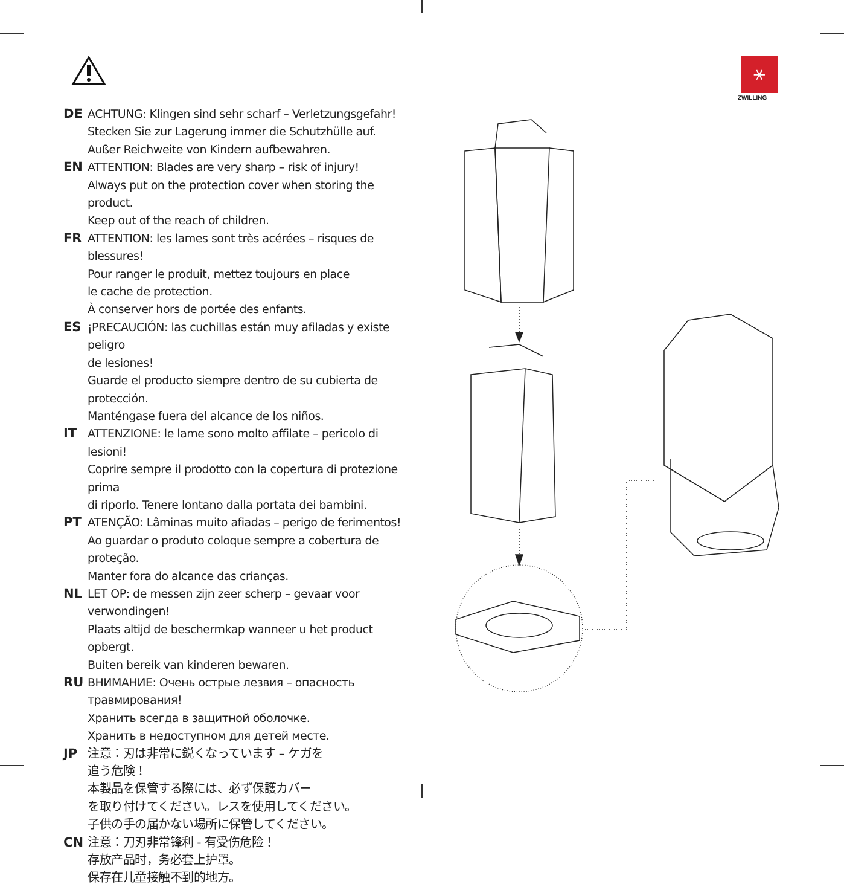⚹
ZWILLING
DE ACHTUNG: Klingen sind sehr scharf – Verletzungsgefahr!
Stecken Sie zur Lagerung immer die Schutzhülle auf.
Außer Reichweite von Kindern aufbewahren.
EN ATTENTION: Blades are very sharp – risk of injury!
Always put on the protection cover when storing the product.
Keep out of the reach of children.
FR ATTENTION: les lames sont très acérées – risques de blessures!
Pour ranger le produit, mettez toujours en place
le cache de protection.
À conserver hors de portée des enfants.
ES ¡PRECAUCIÓN: las cuchillas están muy afiladas y existe peligro
de lesiones!
Guarde el producto siempre dentro de su cubierta de protección.
Manténgase fuera del alcance de los niños.
IT ATTENZIONE: le lame sono molto affilate – pericolo di lesioni!
Coprire sempre il prodotto con la copertura di protezione prima
di riporlo. Tenere lontano dalla portata dei bambini.
PT ATENÇÃO: Lâminas muito afiadas – perigo de ferimentos!
Ao guardar o produto coloque sempre a cobertura de proteção.
Manter fora do alcance das crianças.
NL LET OP: de messen zijn zeer scherp – gevaar voor verwondingen!
Plaats altijd de beschermkap wanneer u het product opbergt.
Buiten bereik van kinderen bewaren.
RU ВНИМАНИЕ: Очень острые лезвия – опасность травмирования!
Хранить всегда в защитной оболочке.
Хранить в недоступном для детей месте.
JP 注意：刃は非常に鋭くなっています – ケガを
追う危険！
本製品を保管する際には、必ず保護カバー
を取り付けてください。レスを使用してください。
子供の手の届かない場所に保管してください。
CN 注意：刀刃非常锋利 - 有受伤危险！
存放产品时，务必套上护罩。
保存在儿童接触不到的地方。